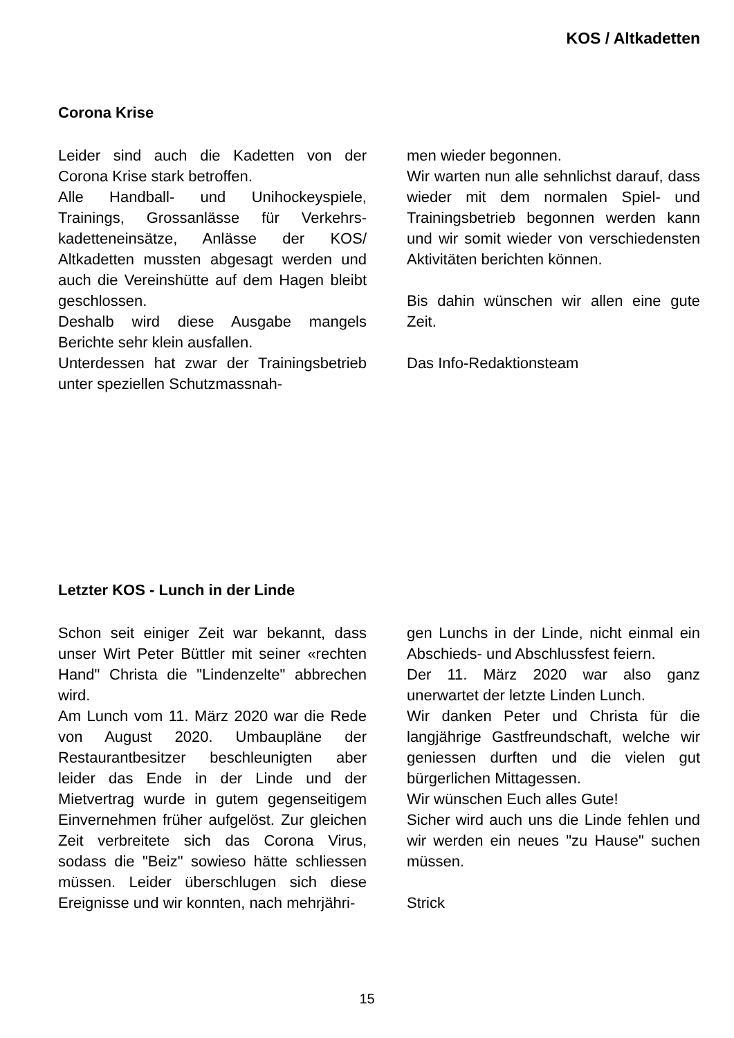KOS / Altkadetten
Corona Krise
Leider sind auch die Kadetten von der Corona Krise stark betroffen.
Alle Handball- und Unihockeyspiele, Trainings, Grossanlässe für Verkehrs­kadetteneinsätze, Anlässe der KOS/ Altkadetten mussten abgesagt werden und auch die Vereinshütte auf dem Hagen bleibt geschlossen.
Deshalb wird diese Ausgabe mangels Berichte sehr klein ausfallen.
Unterdessen hat zwar der Trainingsbe­trieb unter speziellen Schutzmassnah-
men wieder begonnen.
Wir warten nun alle sehnlichst darauf, dass wieder mit dem normalen Spiel- und Trainingsbetrieb begonnen werden kann und wir somit wieder von verschiedensten Aktivitäten berichten können.
Bis dahin wünschen wir allen eine gute Zeit.
Das Info-Redaktionsteam
Letzter KOS - Lunch in der Linde
Schon seit einiger Zeit war bekannt, dass unser Wirt Peter Büttler mit seiner «rechten Hand" Christa die "Linden­zelte" abbrechen wird.
Am Lunch vom 11. März 2020 war die Rede von August 2020. Umbaupläne der Restaurantbesitzer beschleunigten aber leider das Ende in der Linde und der Mietvertrag wurde in gutem gegen­seitigem Einvernehmen früher aufgelöst. Zur gleichen Zeit verbreitete sich das Corona Virus, sodass die "Beiz" sowieso hätte schliessen müssen. Leider überschlugen sich diese Ereig­nisse und wir konnten, nach mehrjähri-
gen Lunchs in der Linde, nicht einmal ein Abschieds- und Abschlussfest feiern.
Der 11. März 2020 war also ganz unerwartet der letzte Linden Lunch.
Wir danken Peter und Christa für die langjährige Gastfreundschaft, welche wir geniessen durften und die vielen gut bürgerlichen Mittagessen.
Wir wünschen Euch alles Gute!
Sicher wird auch uns die Linde fehlen und wir werden ein neues "zu Hause" suchen müssen.
Strick
15